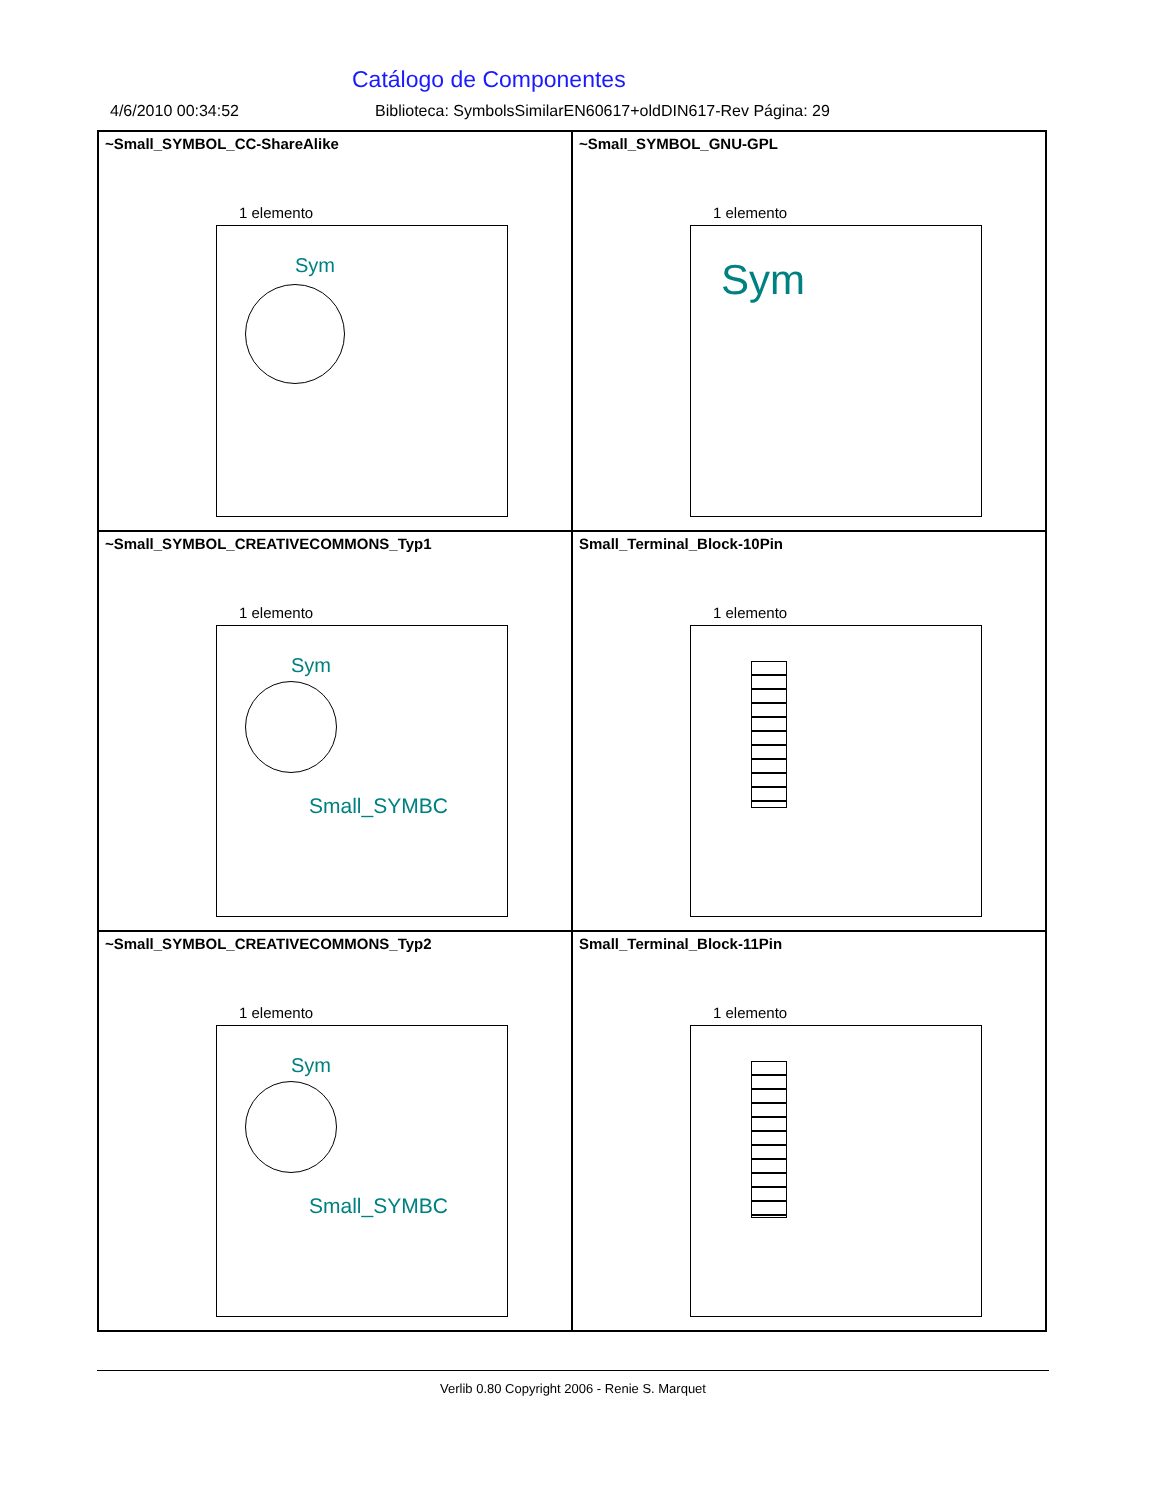Catálogo de Componentes
4/6/2010 00:34:52 Biblioteca: SymbolsSimilarEN60617+oldDIN617-Rev Página: 29
~Small_SYMBOL_CC-ShareAlike
1 elemento
Sym
~Small_SYMBOL_GNU-GPL
1 elemento
Sym
~Small_SYMBOL_CREATIVECOMMONS_Typ1
1 elemento
Sym
Small_SYMBC
Small_Terminal_Block-10Pin
1 elemento
~Small_SYMBOL_CREATIVECOMMONS_Typ2
1 elemento
Sym
Small_SYMBC
Small_Terminal_Block-11Pin
1 elemento
Verlib 0.80 Copyright 2006 - Renie S. Marquet